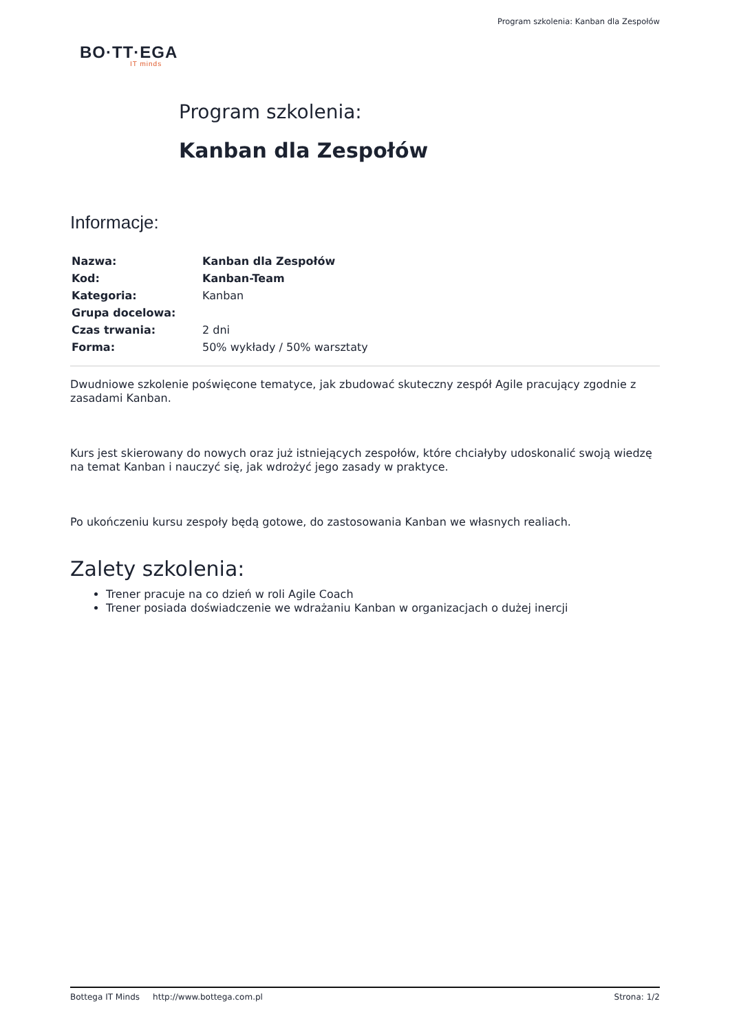Program szkolenia: Kanban dla Zespołów
BO·TT·EGA
IT minds
Program szkolenia:
Kanban dla Zespołów
Informacje:
| Nazwa: | Kanban dla Zespołów |
| Kod: | Kanban-Team |
| Kategoria: | Kanban |
| Grupa docelowa: | |
| Czas trwania: | 2 dni |
| Forma: | 50% wykłady / 50% warsztaty |
Dwudniowe szkolenie poświęcone tematyce, jak zbudować skuteczny zespół Agile pracujący zgodnie z zasadami Kanban.
Kurs jest skierowany do nowych oraz już istniejących zespołów, które chciałyby udoskonalić swoją wiedzę na temat Kanban i nauczyć się, jak wdrożyć jego zasady w praktyce.
Po ukończeniu kursu zespoły będą gotowe, do zastosowania Kanban we własnych realiach.
Zalety szkolenia:
Trener pracuje na co dzień w roli Agile Coach
Trener posiada doświadczenie we wdrażaniu Kanban w organizacjach o dużej inercji
Bottega IT Minds http://www.bottega.com.pl Strona: 1/2